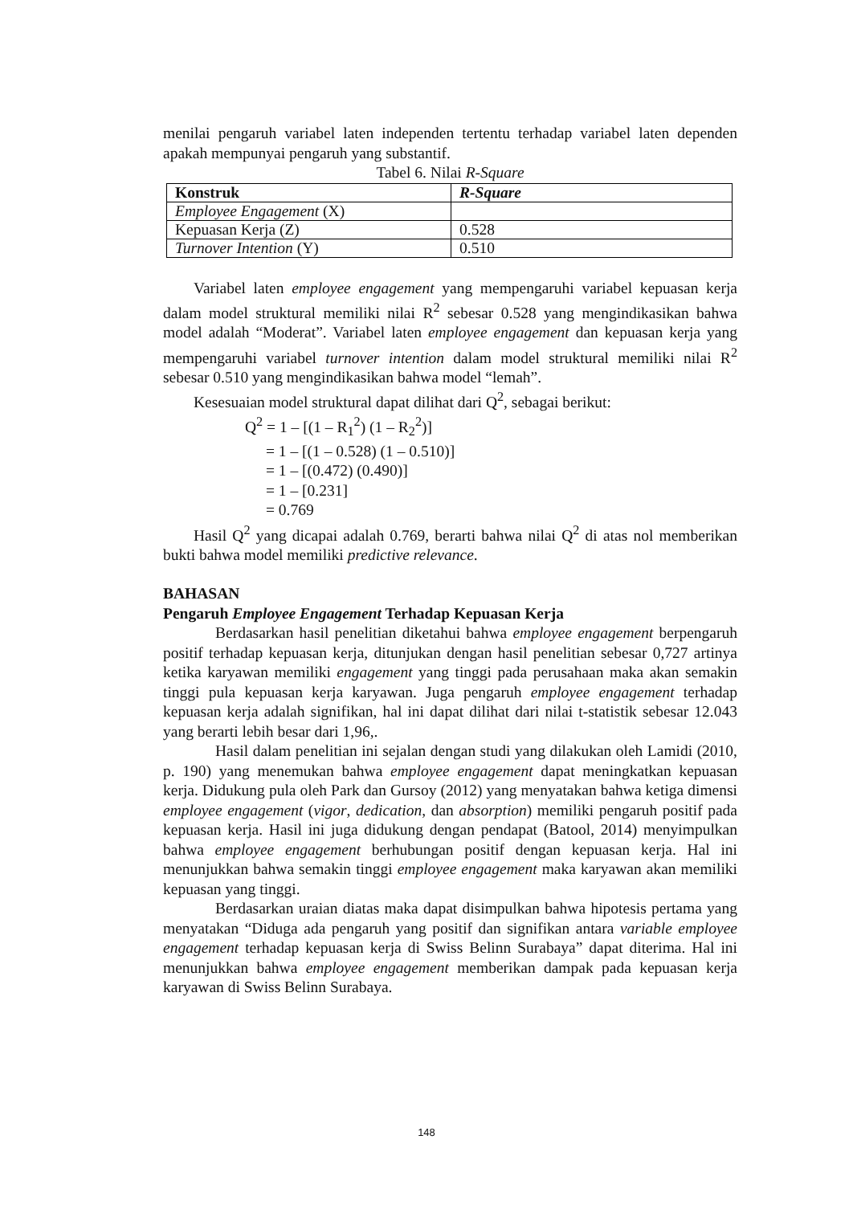menilai pengaruh variabel laten independen tertentu terhadap variabel laten dependen apakah mempunyai pengaruh yang substantif.
Tabel 6. Nilai R-Square
| Konstruk | R-Square |
| --- | --- |
| Employee Engagement (X) | |
| Kepuasan Kerja (Z) | 0.528 |
| Turnover Intention (Y) | 0.510 |
Variabel laten employee engagement yang mempengaruhi variabel kepuasan kerja dalam model struktural memiliki nilai R<sup>2</sup> sebesar 0.528 yang mengindikasikan bahwa model adalah “Moderat”. Variabel laten employee engagement dan kepuasan kerja yang mempengaruhi variabel turnover intention dalam model struktural memiliki nilai R<sup>2</sup> sebesar 0.510 yang mengindikasikan bahwa model “lemah”.
Kesesuaian model struktural dapat dilihat dari Q<sup>2</sup>, sebagai berikut:
Q<sup>2</sup> = 1 – [(1 – R<sub>1</sub><sup>2</sup>) (1 – R<sub>2</sub><sup>2</sup>)]
= 1 – [(1 – 0.528) (1 – 0.510)]
= 1 – [(0.472) (0.490)]
= 1 – [0.231]
= 0.769
Hasil Q<sup>2</sup> yang dicapai adalah 0.769, berarti bahwa nilai Q<sup>2</sup> di atas nol memberikan bukti bahwa model memiliki predictive relevance.
BAHASAN
Pengaruh Employee Engagement Terhadap Kepuasan Kerja
Berdasarkan hasil penelitian diketahui bahwa employee engagement berpengaruh positif terhadap kepuasan kerja, ditunjukan dengan hasil penelitian sebesar 0,727 artinya ketika karyawan memiliki engagement yang tinggi pada perusahaan maka akan semakin tinggi pula kepuasan kerja karyawan. Juga pengaruh employee engagement terhadap kepuasan kerja adalah signifikan, hal ini dapat dilihat dari nilai t-statistik sebesar 12.043 yang berarti lebih besar dari 1,96,.
Hasil dalam penelitian ini sejalan dengan studi yang dilakukan oleh Lamidi (2010, p. 190) yang menemukan bahwa employee engagement dapat meningkatkan kepuasan kerja. Didukung pula oleh Park dan Gursoy (2012) yang menyatakan bahwa ketiga dimensi employee engagement (vigor, dedication, dan absorption) memiliki pengaruh positif pada kepuasan kerja. Hasil ini juga didukung dengan pendapat (Batool, 2014) menyimpulkan bahwa employee engagement berhubungan positif dengan kepuasan kerja. Hal ini menunjukkan bahwa semakin tinggi employee engagement maka karyawan akan memiliki kepuasan yang tinggi.
Berdasarkan uraian diatas maka dapat disimpulkan bahwa hipotesis pertama yang menyatakan “Diduga ada pengaruh yang positif dan signifikan antara variable employee engagement terhadap kepuasan kerja di Swiss Belinn Surabaya” dapat diterima. Hal ini menunjukkan bahwa employee engagement memberikan dampak pada kepuasan kerja karyawan di Swiss Belinn Surabaya.
148